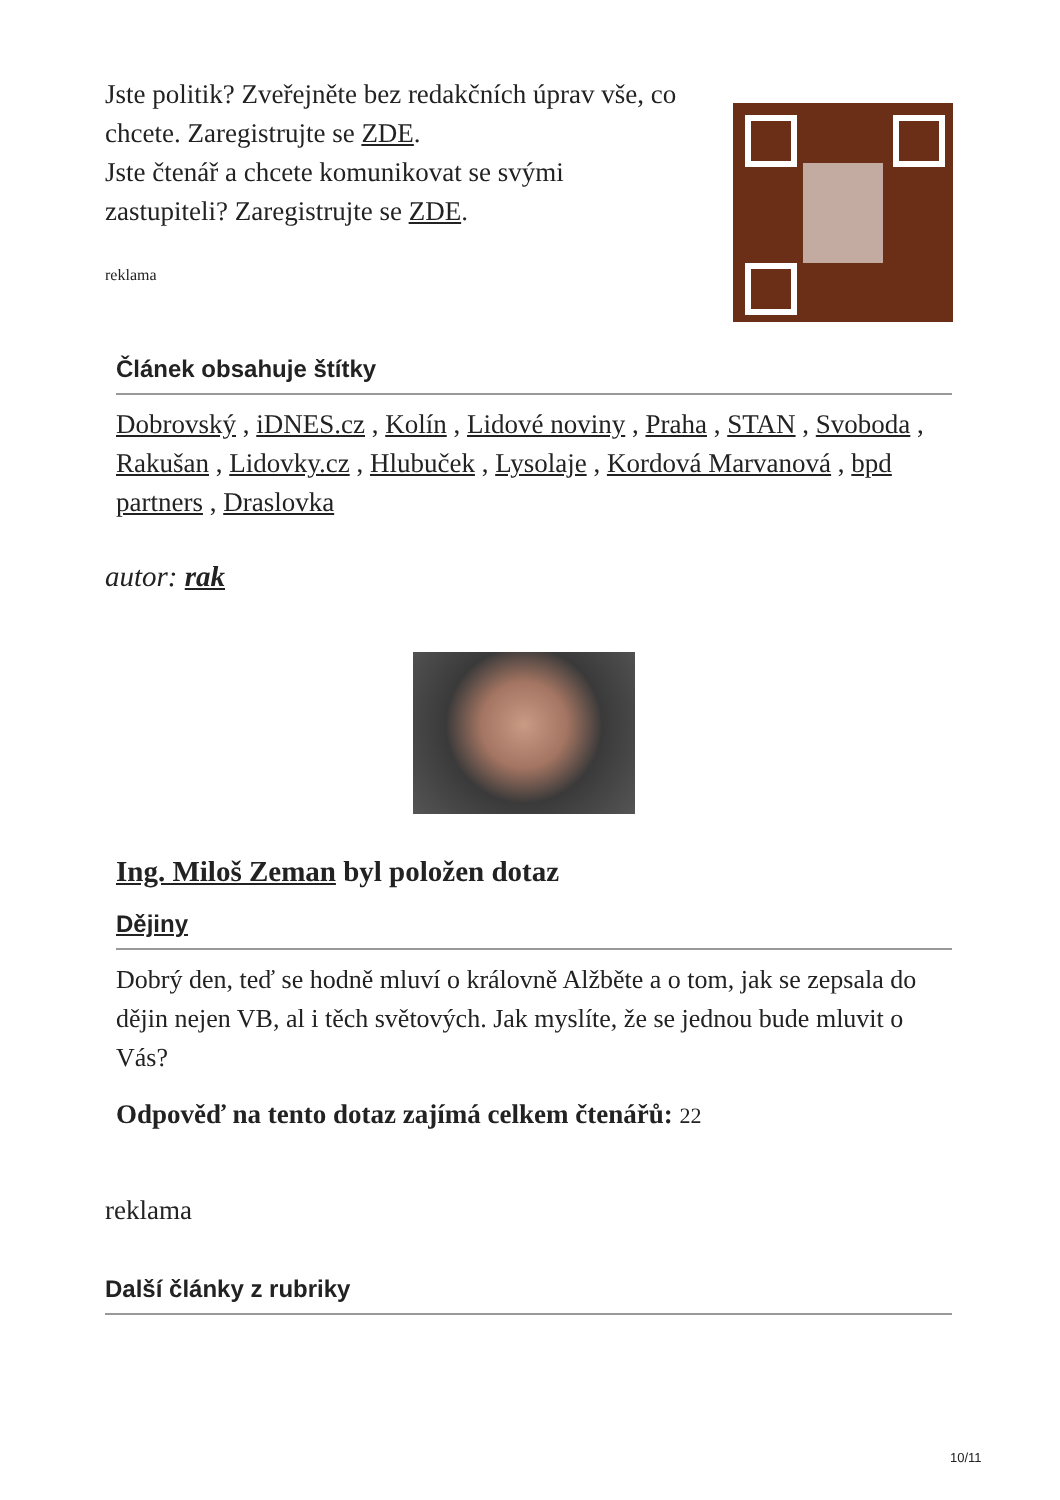Jste politik? Zveřejněte bez redakčních úprav vše, co chcete. Zaregistrujte se ZDE.
Jste čtenář a chcete komunikovat se svými zastupiteli? Zaregistrujte se ZDE.
reklama
Článek obsahuje štítky
Dobrovský , iDNES.cz , Kolín , Lidové noviny , Praha , STAN , Svoboda , Rakušan , Lidovky.cz , Hlubuček , Lysolaje , Kordová Marvanová , bpd partners , Draslovka
autor: rak
Ing. Miloš Zeman byl položen dotaz
Dějiny
Dobrý den, teď se hodně mluví o královně Alžběte a o tom, jak se zepsala do dějin nejen VB, al i těch světových. Jak myslíte, že se jednou bude mluvit o Vás?
Odpověď na tento dotaz zajímá celkem čtenářů: 22
reklama
Další články z rubriky
10/11